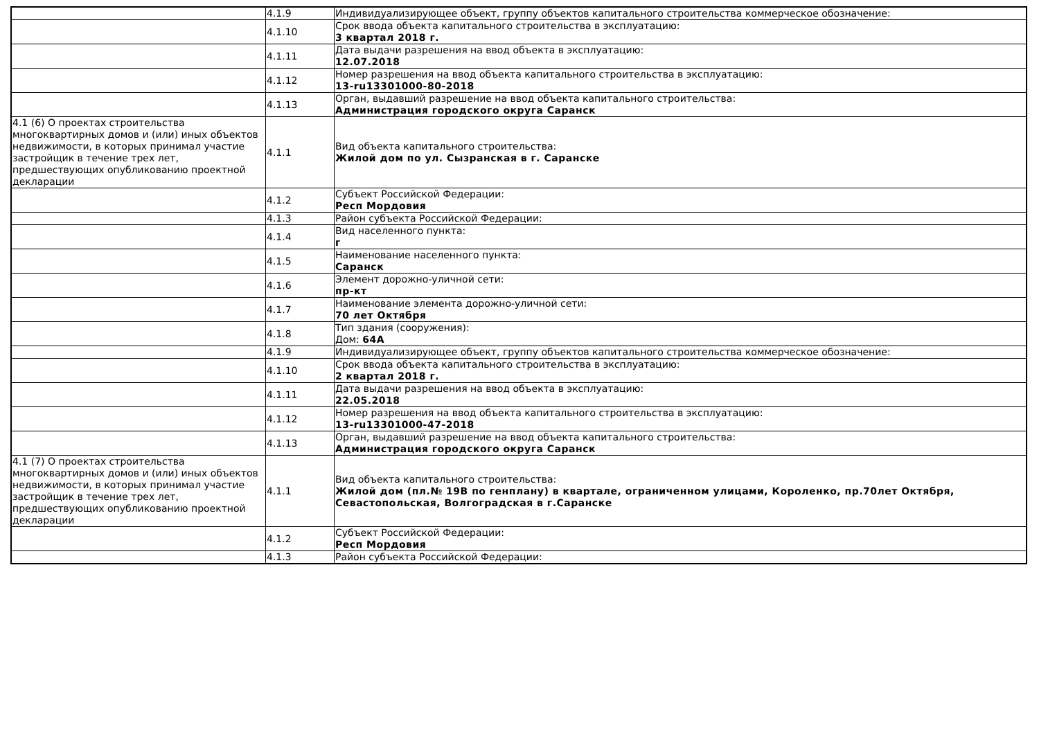| | 4.1.9 | Индивидуализирующее объект, группу объектов капитального строительства коммерческое обозначение: |
| | 4.1.10 | Срок ввода объекта капитального строительства в эксплуатацию: 3 квартал 2018 г. |
| | 4.1.11 | Дата выдачи разрешения на ввод объекта в эксплуатацию: 12.07.2018 |
| | 4.1.12 | Номер разрешения на ввод объекта капитального строительства в эксплуатацию: 13-ru13301000-80-2018 |
| | 4.1.13 | Орган, выдавший разрешение на ввод объекта капитального строительства: Администрация городского округа Саранск |
| 4.1 (6) О проектах строительства многоквартирных домов и (или) иных объектов недвижимости, в которых принимал участие застройщик в течение трех лет, предшествующих опубликованию проектной декларации | 4.1.1 | Вид объекта капитального строительства: Жилой дом по ул. Сызранская в г. Саранске |
| | 4.1.2 | Субъект Российской Федерации: Респ Мордовия |
| | 4.1.3 | Район субъекта Российской Федерации: |
| | 4.1.4 | Вид населенного пункта: г |
| | 4.1.5 | Наименование населенного пункта: Саранск |
| | 4.1.6 | Элемент дорожно-уличной сети: пр-кт |
| | 4.1.7 | Наименование элемента дорожно-уличной сети: 70 лет Октября |
| | 4.1.8 | Тип здания (сооружения): Дом: 64А |
| | 4.1.9 | Индивидуализирующее объект, группу объектов капитального строительства коммерческое обозначение: |
| | 4.1.10 | Срок ввода объекта капитального строительства в эксплуатацию: 2 квартал 2018 г. |
| | 4.1.11 | Дата выдачи разрешения на ввод объекта в эксплуатацию: 22.05.2018 |
| | 4.1.12 | Номер разрешения на ввод объекта капитального строительства в эксплуатацию: 13-ru13301000-47-2018 |
| | 4.1.13 | Орган, выдавший разрешение на ввод объекта капитального строительства: Администрация городского округа Саранск |
| 4.1 (7) О проектах строительства многоквартирных домов и (или) иных объектов недвижимости, в которых принимал участие застройщик в течение трех лет, предшествующих опубликованию проектной декларации | 4.1.1 | Вид объекта капитального строительства: Жилой дом (пл.№ 19В по генплану) в квартале, ограниченном улицами, Короленко, пр.70лет Октября, Севастопольская, Волгоградская в г.Саранске |
| | 4.1.2 | Субъект Российской Федерации: Респ Мордовия |
| | 4.1.3 | Район субъекта Российской Федерации: |